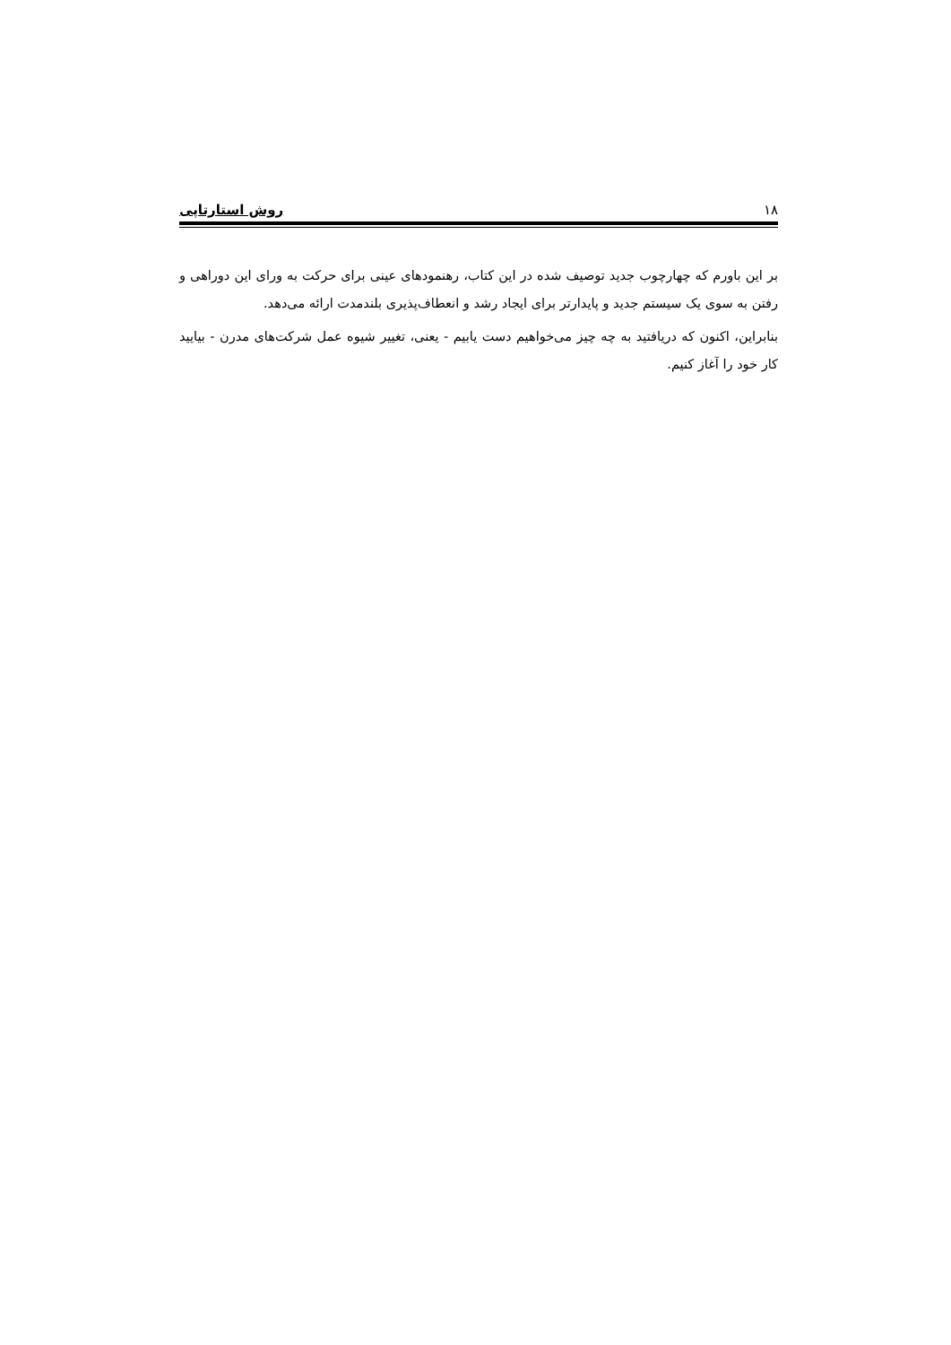١٨ روش استارتاپی
بر این باورم که چهارچوب جدید توصیف شده در این کتاب، رهنمودهای عینی برای حرکت به ورای این دوراهی و رفتن به سوی یک سیستم جدید و پایدارتر برای ایجاد رشد و انعطاف‌پذیری بلندمدت ارائه می‌دهد.
بنابراین، اکنون که دریافتید به چه چیز می‌خواهیم دست یابیم - یعنی، تغییر شیوه عمل شرکت‌های مدرن - بیایید کار خود را آغاز کنیم.